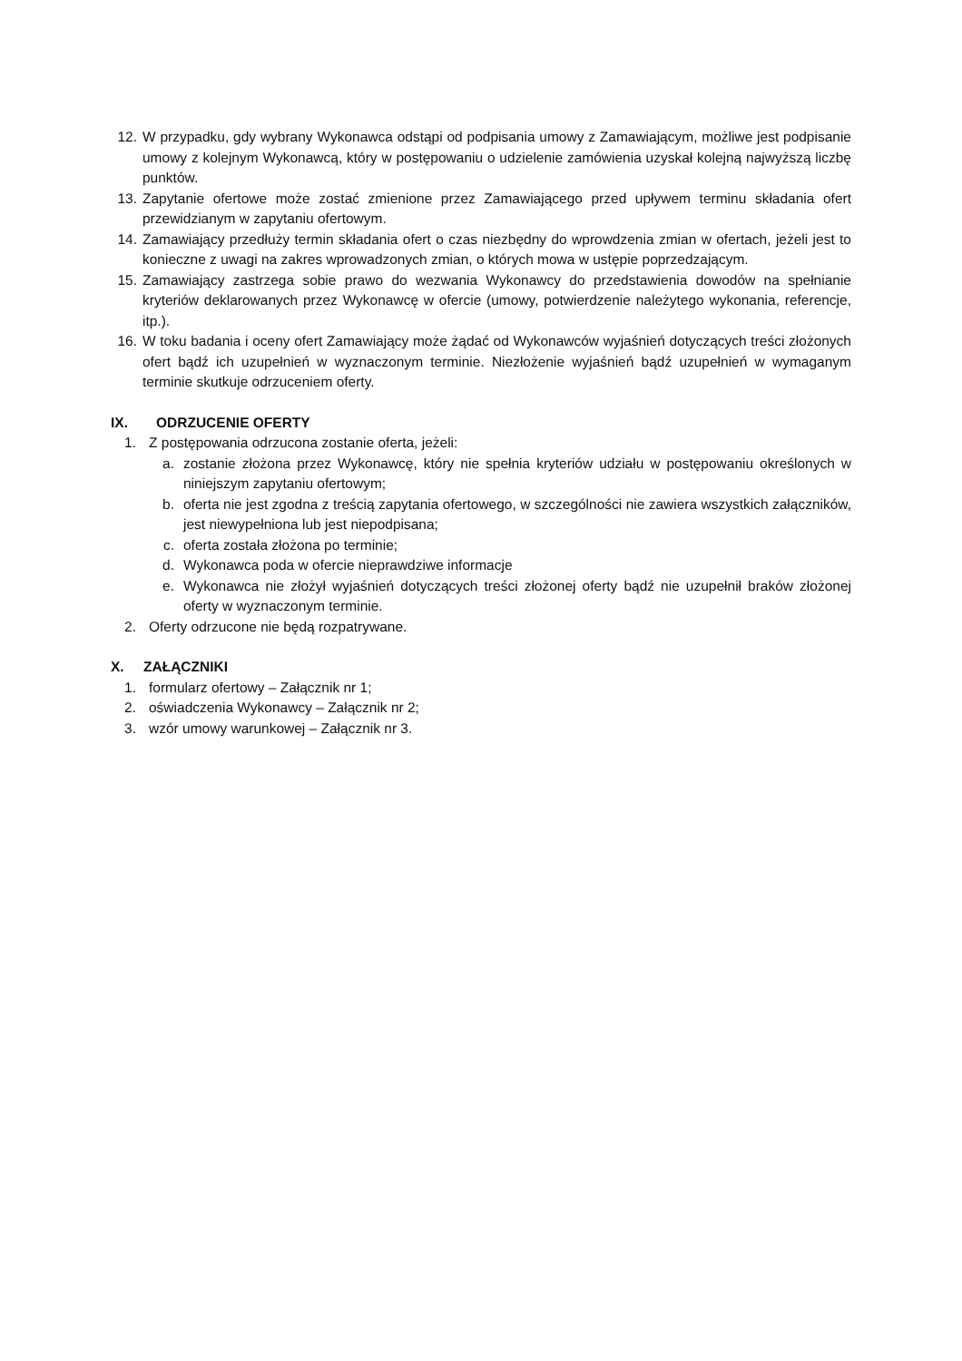12. W przypadku, gdy wybrany Wykonawca odstąpi od podpisania umowy z Zamawiającym, możliwe jest podpisanie umowy z kolejnym Wykonawcą, który w postępowaniu o udzielenie zamówienia uzyskał kolejną najwyższą liczbę punktów.
13. Zapytanie ofertowe może zostać zmienione przez Zamawiającego przed upływem terminu składania ofert przewidzianym w zapytaniu ofertowym.
14. Zamawiający przedłuży termin składania ofert o czas niezbędny do wprowdzenia zmian w ofertach, jeżeli jest to konieczne z uwagi na zakres wprowadzonych zmian, o których mowa w ustępie poprzedzającym.
15. Zamawiający zastrzega sobie prawo do wezwania Wykonawcy do przedstawienia dowodów na spełnianie kryteriów deklarowanych przez Wykonawcę w ofercie (umowy, potwierdzenie należytego wykonania, referencje, itp.).
16. W toku badania i oceny ofert Zamawiający może żądać od Wykonawców wyjaśnień dotyczących treści złożonych ofert bądź ich uzupełnień w wyznaczonym terminie. Niezłożenie wyjaśnień bądź uzupełnień w wymaganym terminie skutkuje odrzuceniem oferty.
IX. ODRZUCENIE OFERTY
1. Z postępowania odrzucona zostanie oferta, jeżeli:
a. zostanie złożona przez Wykonawcę, który nie spełnia kryteriów udziału w postępowaniu określonych w niniejszym zapytaniu ofertowym;
b. oferta nie jest zgodna z treścią zapytania ofertowego, w szczególności nie zawiera wszystkich załączników, jest niewypełniona lub jest niepodpisana;
c. oferta została złożona po terminie;
d. Wykonawca poda w ofercie nieprawdziwe informacje
e. Wykonawca nie złożył wyjaśnień dotyczących treści złożonej oferty bądź nie uzupełnił braków złożonej oferty w wyznaczonym terminie.
2. Oferty odrzucone nie będą rozpatrywane.
X. ZAŁĄCZNIKI
1. formularz ofertowy – Załącznik nr 1;
2. oświadczenia Wykonawcy – Załącznik nr 2;
3. wzór umowy warunkowej – Załącznik nr 3.